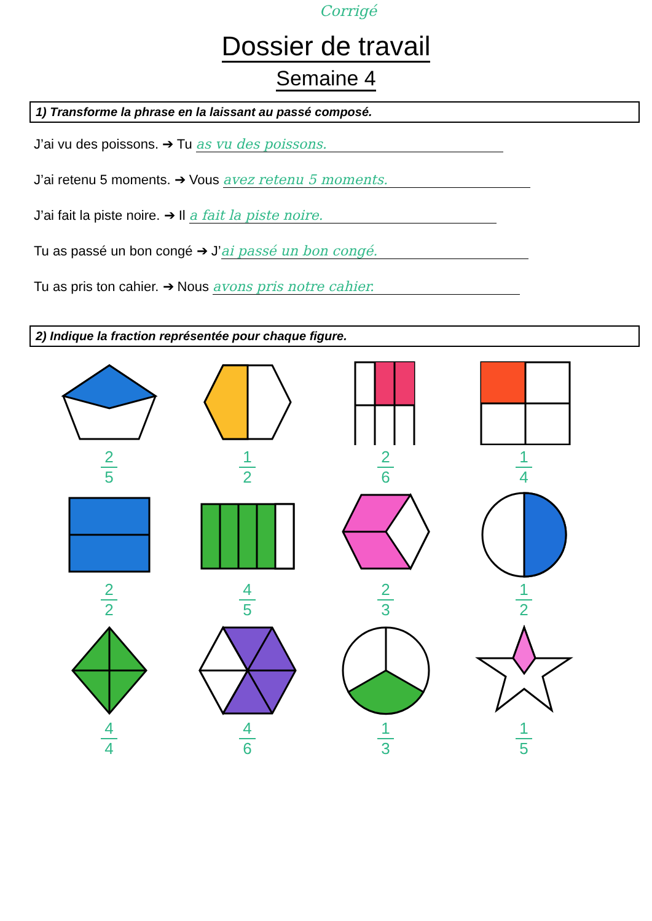Corrigé
Dossier de travail
Semaine 4
1) Transforme la phrase en la laissant au passé composé.
J’ai vu des poissons. ➔ Tu as vu des poissons.
J’ai retenu 5 moments. ➔ Vous avez retenu 5 moments.
J’ai fait la piste noire. ➔ Il a fait la piste noire.
Tu as passé un bon congé ➔ J’ ai passé un bon congé.
Tu as pris ton cahier. ➔ Nous avons pris notre cahier.
2) Indique la fraction représentée pour chaque figure.
2
5
1
2
2
6
1
4
2
2
4
5
2
3
1
2
4
4
4
6
1
3
1
5